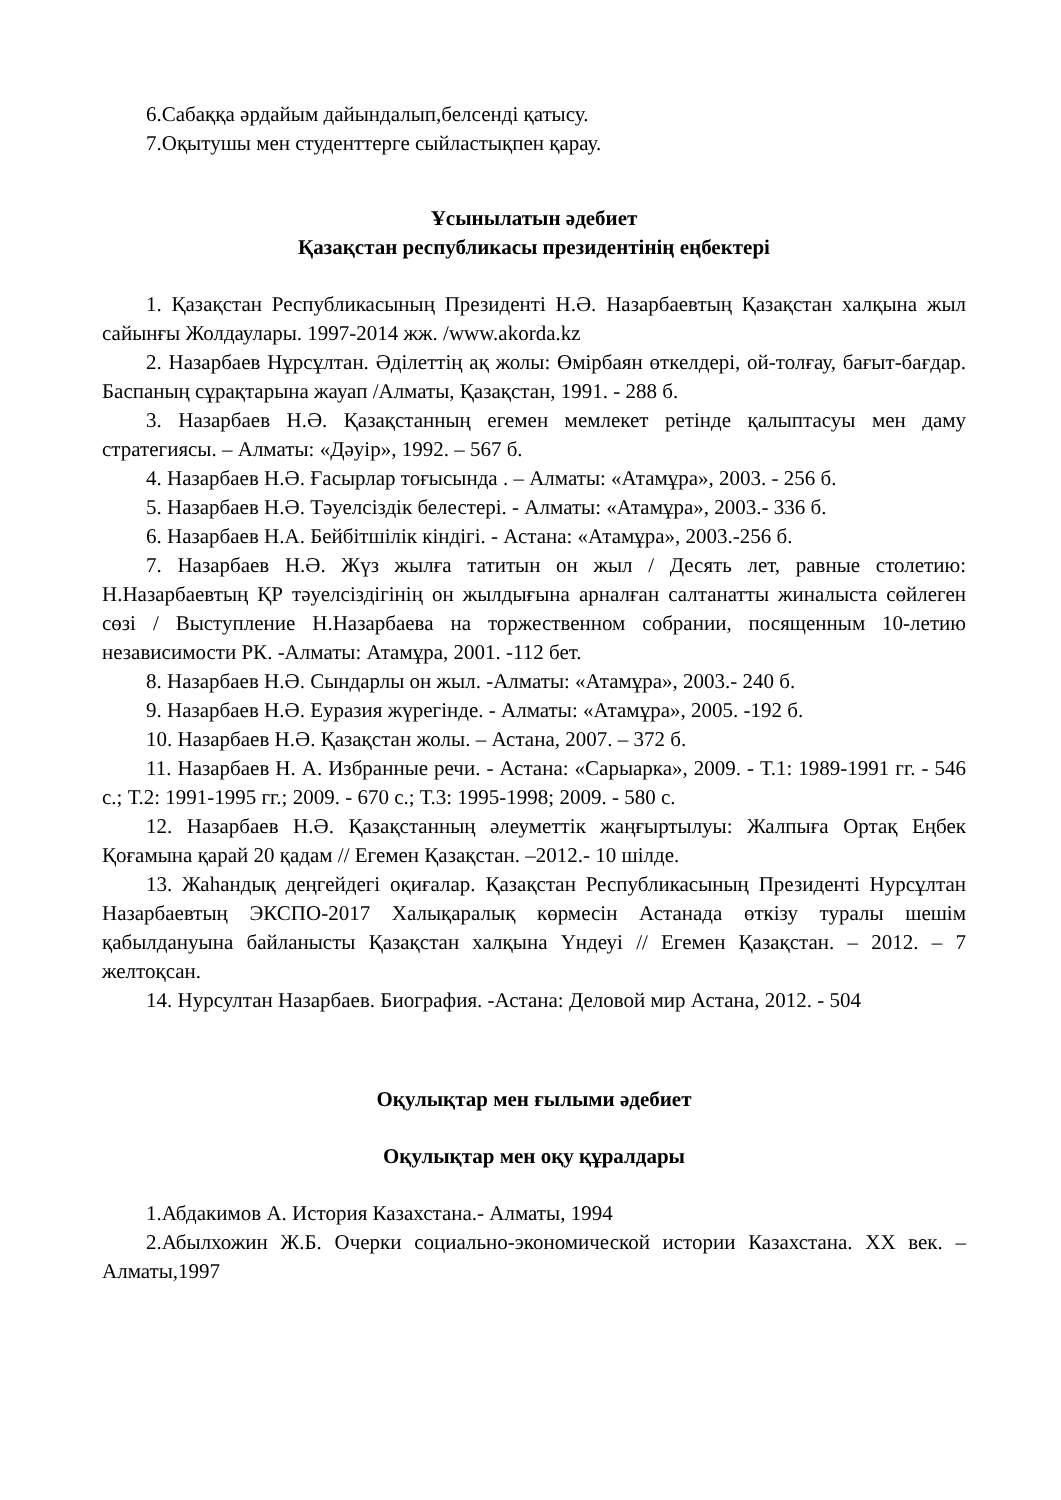6.Сабаққа әрдайым дайындалып,белсенді қатысу.
7.Оқытушы мен студенттерге сыйластықпен қарау.
Ұсынылатын әдебиет
Қазақстан республикасы президентінің еңбектері
1. Қазақстан Республикасының Президенті Н.Ә. Назарбаевтың Қазақстан халқына жыл сайынғы Жолдаулары. 1997-2014 жж. /www.akorda.kz
2. Назарбаев Нұрсұлтан. Әділеттің ақ жолы: Өмірбаян өткелдері, ой-толғау, бағыт-бағдар. Баспаның сұрақтарына жауап /Алматы, Қазақстан, 1991. - 288 б.
3. Назарбаев Н.Ә. Қазақстанның егемен мемлекет ретінде қалыптасуы мен даму стратегиясы. – Алматы: «Дәуір», 1992. – 567 б.
4. Назарбаев Н.Ә. Ғасырлар тоғысында . – Алматы: «Атамұра», 2003. - 256 б.
5. Назарбаев Н.Ә. Тәуелсіздік белестері. - Алматы: «Атамұра», 2003.- 336 б.
6. Назарбаев Н.А. Бейбітшілік кіндігі. - Астана: «Атамұра», 2003.-256 б.
7. Назарбаев Н.Ә. Жүз жылға татитын он жыл / Десять лет, равные столетию: Н.Назарбаевтың ҚР тәуелсіздігінің он жылдығына арналған салтанатты жиналыста сөйлеген сөзі / Выступление Н.Назарбаева на торжественном собрании, посященным 10-летию независимости РК. -Алматы: Атамұра, 2001. -112 бет.
8. Назарбаев Н.Ә. Сындарлы он жыл. -Алматы: «Атамұра», 2003.- 240 б.
9. Назарбаев Н.Ә. Еуразия жүрегінде. - Алматы: «Атамұра», 2005. -192 б.
10. Назарбаев Н.Ә. Қазақстан жолы. – Астана, 2007. – 372 б.
11. Назарбаев Н. А. Избранные речи. - Астана: «Сарыарка», 2009. - Т.1: 1989-1991 гг. - 546 с.; Т.2: 1991-1995 гг.; 2009. - 670 с.; Т.3: 1995-1998; 2009. - 580 с.
12. Назарбаев Н.Ә. Қазақстанның әлеуметтік жаңғыртылуы: Жалпыға Ортақ Еңбек Қоғамына қарай 20 қадам // Егемен Қазақстан. –2012.- 10 шілде.
13. Жаһандық деңгейдегі оқиғалар. Қазақстан Республикасының Президенті Нурсұлтан Назарбаевтың ЭКСПО-2017 Халықаралық көрмесін Астанада өткізу туралы шешім қабылдануына байланысты Қазақстан халқына Үндеуі // Егемен Қазақстан. – 2012. – 7 желтоқсан.
14. Нурсултан Назарбаев. Биография. -Астана: Деловой мир Астана, 2012. - 504
Оқулықтар мен ғылыми әдебиет
Оқулықтар мен оқу құралдары
1.Абдакимов А. История Казахстана.- Алматы, 1994
2.Абылхожин Ж.Б. Очерки социально-экономической истории Казахстана. XX век. – Алматы,1997